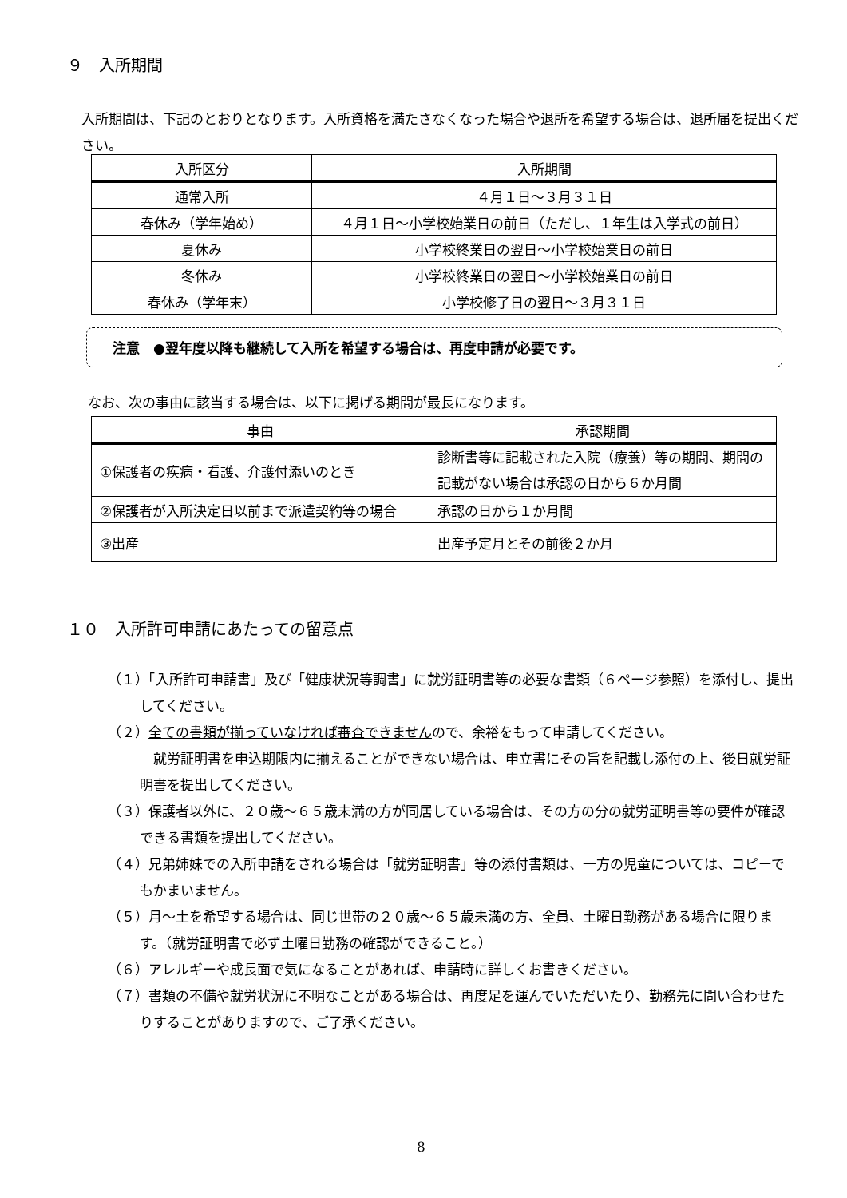９　入所期間
入所期間は、下記のとおりとなります。入所資格を満たさなくなった場合や退所を希望する場合は、退所届を提出ください。
| 入所区分 | 入所期間 |
| --- | --- |
| 通常入所 | ４月１日～３月３１日 |
| 春休み（学年始め） | ４月１日～小学校始業日の前日（ただし、１年生は入学式の前日） |
| 夏休み | 小学校終業日の翌日～小学校始業日の前日 |
| 冬休み | 小学校終業日の翌日～小学校始業日の前日 |
| 春休み（学年末） | 小学校修了日の翌日～３月３１日 |
注意　●翌年度以降も継続して入所を希望する場合は、再度申請が必要です。
なお、次の事由に該当する場合は、以下に掲げる期間が最長になります。
| 事由 | 承認期間 |
| --- | --- |
| ①保護者の疾病・看護、介護付添いのとき | 診断書等に記載された入院（療養）等の期間、期間の記載がない場合は承認の日から６か月間 |
| ②保護者が入所決定日以前まで派遣契約等の場合 | 承認の日から１か月間 |
| ③出産 | 出産予定月とその前後２か月 |
１０　入所許可申請にあたっての留意点
（１）「入所許可申請書」及び「健康状況等調書」に就労証明書等の必要な書類（６ページ参照）を添付し、提出してください。
（２）全ての書類が揃っていなければ審査できませんので、余裕をもって申請してください。
　就労証明書を申込期限内に揃えることができない場合は、申立書にその旨を記載し添付の上、後日就労証明書を提出してください。
（３）保護者以外に、２０歳～６５歳未満の方が同居している場合は、その方の分の就労証明書等の要件が確認できる書類を提出してください。
（４）兄弟姉妹での入所申請をされる場合は「就労証明書」等の添付書類は、一方の児童については、コピーでもかまいません。
（５）月～土を希望する場合は、同じ世帯の２０歳～６５歳未満の方、全員、土曜日勤務がある場合に限ります。（就労証明書で必ず土曜日勤務の確認ができること。）
（６）アレルギーや成長面で気になることがあれば、申請時に詳しくお書きください。
（７）書類の不備や就労状況に不明なことがある場合は、再度足を運んでいただいたり、勤務先に問い合わせたりすることがありますので、ご了承ください。
8